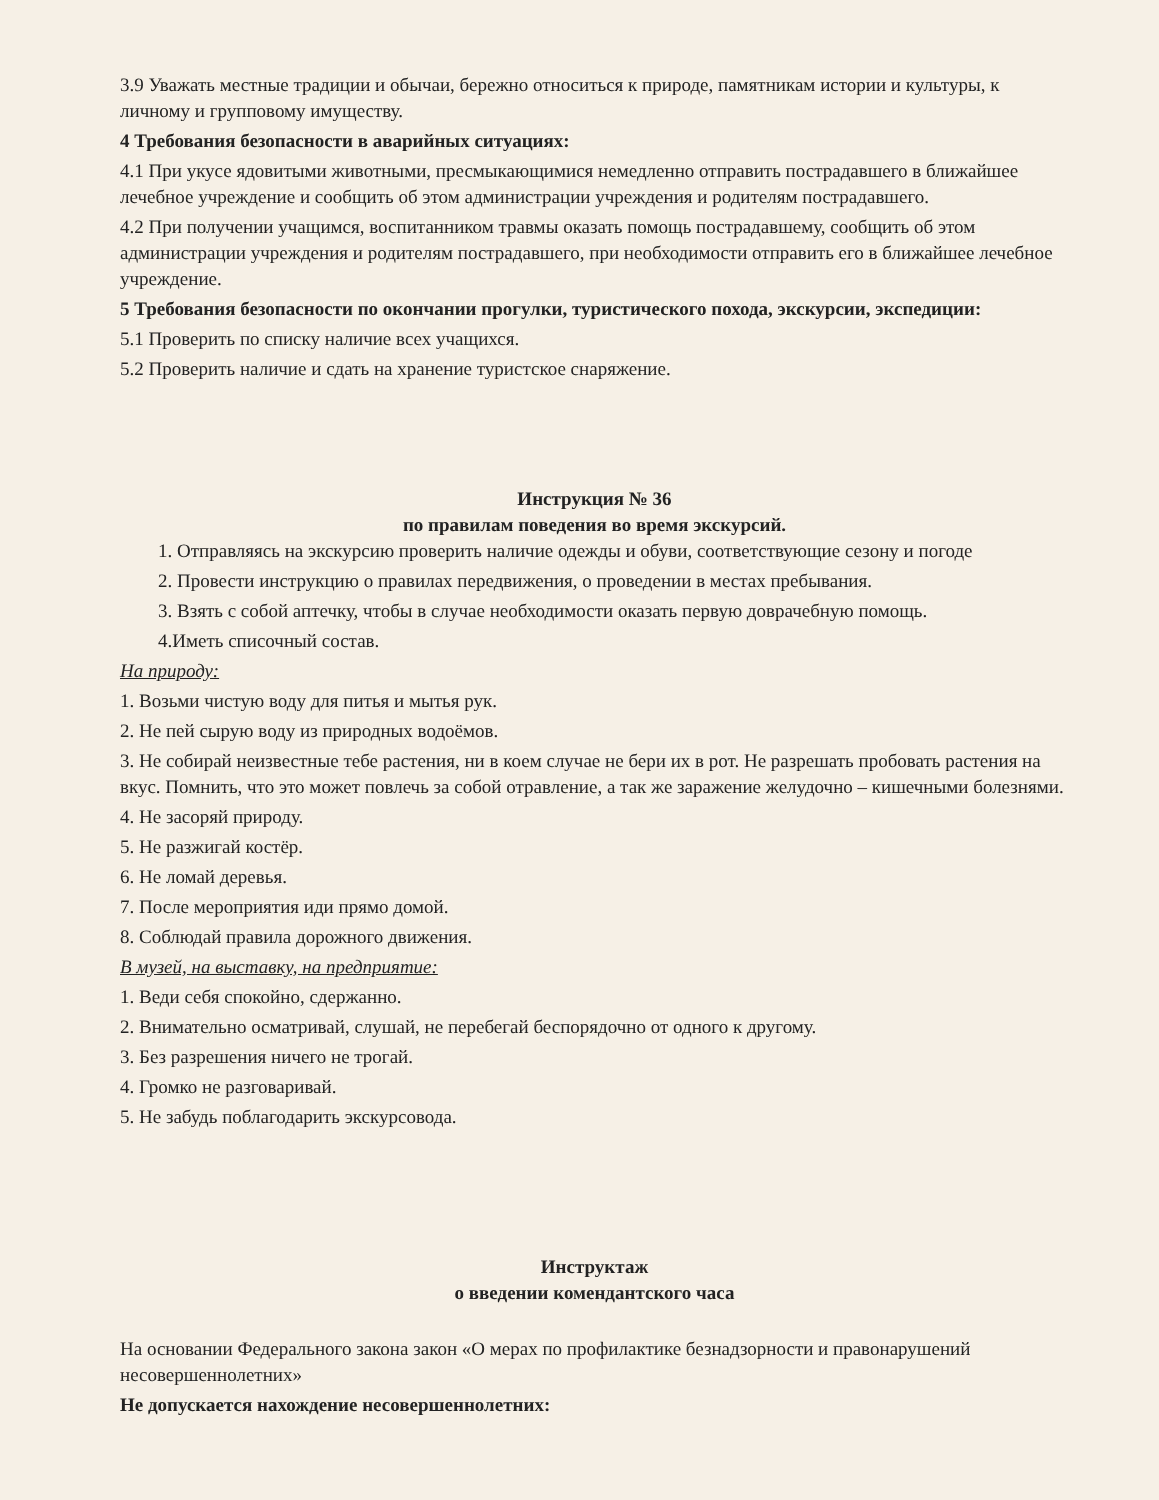3.9 Уважать местные традиции и обычаи, бережно относиться к природе, памятникам истории и культуры, к личному и групповому имуществу.
4 Требования безопасности в аварийных ситуациях:
4.1 При укусе ядовитыми животными, пресмыкающимися немедленно отправить пострадавшего в ближайшее лечебное учреждение и сообщить об этом администрации учреждения и родителям пострадавшего.
4.2 При получении учащимся, воспитанником травмы оказать помощь пострадавшему, сообщить об этом администрации учреждения и родителям пострадавшего, при необходимости отправить его в ближайшее лечебное учреждение.
5 Требования безопасности по окончании прогулки, туристического похода, экскурсии, экспедиции:
5.1 Проверить по списку наличие всех учащихся.
5.2 Проверить наличие и сдать на хранение туристское снаряжение.
Инструкция № 36
по правилам поведения во время экскурсий.
1. Отправляясь на экскурсию проверить наличие одежды и обуви, соответствующие сезону и погоде
2. Провести инструкцию о правилах передвижения, о проведении в местах пребывания.
3. Взять с собой аптечку, чтобы в случае необходимости оказать первую доврачебную помощь.
4.Иметь списочный состав.
На природу:
1. Возьми чистую воду для питья и мытья рук.
2. Не пей сырую воду из природных водоёмов.
3. Не собирай неизвестные тебе растения, ни в коем случае не бери их в рот. Не разрешать пробовать растения на вкус. Помнить, что это может повлечь за собой отравление, а так же заражение желудочно – кишечными болезнями.
4. Не засоряй природу.
5. Не разжигай костёр.
6. Не ломай деревья.
7. После мероприятия иди прямо домой.
8. Соблюдай правила дорожного движения.
В музей, на выставку, на предприятие:
1. Веди себя спокойно, сдержанно.
2. Внимательно осматривай, слушай, не перебегай беспорядочно от одного к другому.
3. Без разрешения ничего не трогай.
4. Громко не разговаривай.
5. Не забудь поблагодарить экскурсовода.
Инструктаж
о введении комендантского часа
На основании Федерального закона закон «О мерах по профилактике безнадзорности и правонарушений несовершеннолетних»
Не допускается нахождение несовершеннолетних: